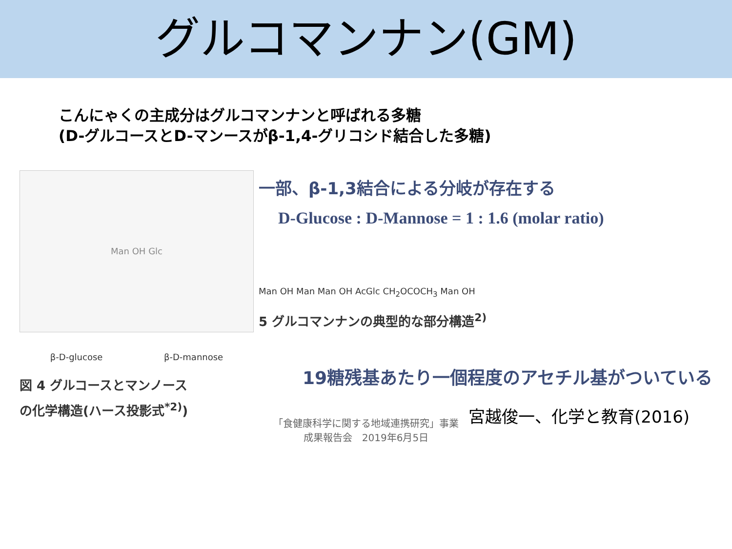グルコマンナン(GM)
こんにゃくの主成分はグルコマンナンと呼ばれる多糖
(D-グルコースとD-マンースがβ-1,4-グリコシド結合した多糖)
Man OH Glc
β-D-glucose β-D-mannose
図 4 グルコースとマンノース
の化学構造(ハース投影式<sup>*2)</sup>)
一部、β-1,3結合による分岐が存在する
D-Glucose : D-Mannose = 1 : 1.6 (molar ratio)
Man OH Man Man OH AcGlc CH<sub>2</sub>OCOCH<sub>3</sub> Man OH
5 グルコマンナンの典型的な部分構造<sup>2)</sup>
19糖残基あたり一個程度のアセチル基がついている
「食健康科学に関する地域連携研究」事業
成果報告会　2019年6月5日
宮越俊一、化学と教育(2016)